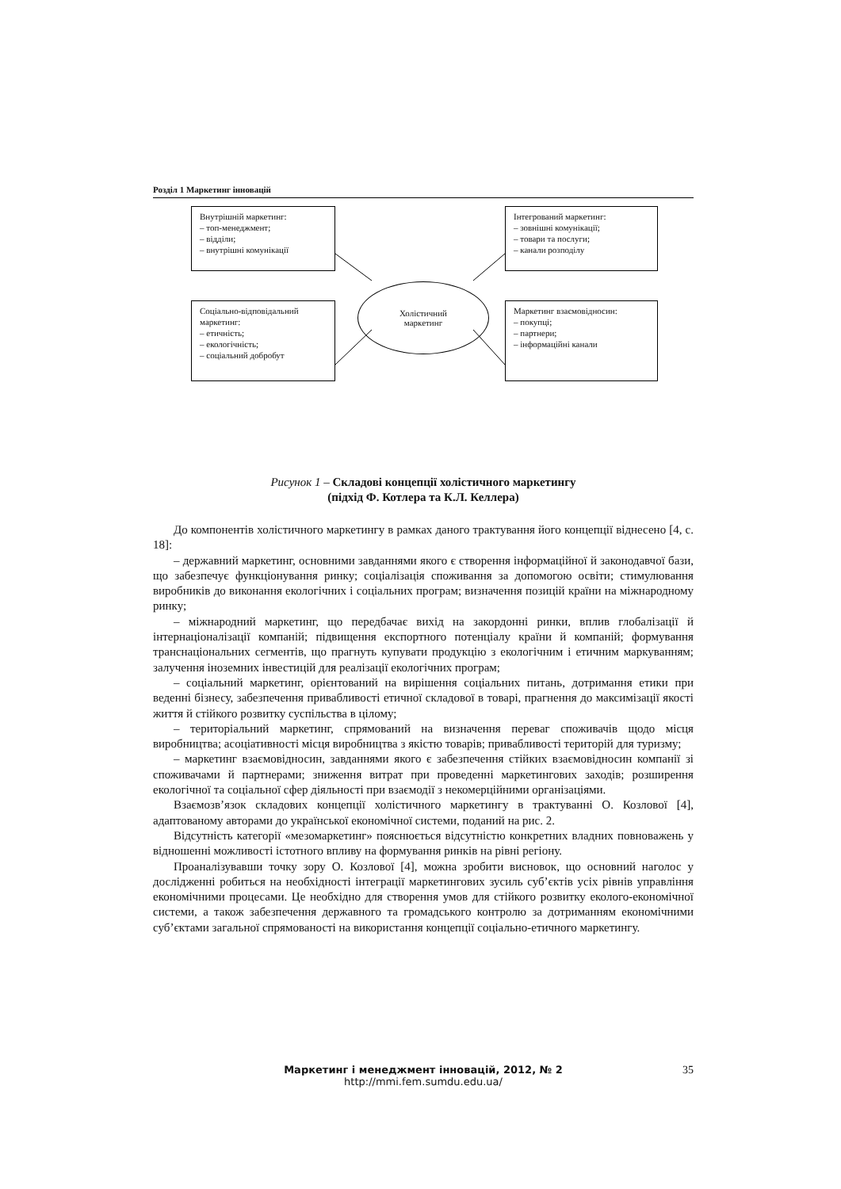Розділ 1 Маркетинг інновацій
Внутрішній маркетинг:
– топ-менеджмент;
– відділи;
– внутрішні комунікації
Інтегрований маркетинг:
– зовнішні комунікації;
– товари та послуги;
– канали розподілу
Холістичний
маркетинг
Соціально-відповідальний маркетинг:
– етичність;
– екологічність;
– соціальний добробут
Маркетинг взаємовідносин:
– покупці;
– партнери;
– інформаційні канали
Рисунок 1 – Складові концепції холістичного маркетингу
(підхід Ф. Котлера та К.Л. Келлера)
До компонентів холістичного маркетингу в рамках даного трактування його концепції віднесено [4, с. 18]:
– державний маркетинг, основними завданнями якого є створення інформаційної й законодавчої бази, що забезпечує функціонування ринку; соціалізація споживання за допомогою освіти; стимулювання виробників до виконання екологічних і соціальних програм; визначення позицій країни на міжнародному ринку;
– міжнародний маркетинг, що передбачає вихід на закордонні ринки, вплив глобалізації й інтернаціоналізації компаній; підвищення експортного потенціалу країни й компаній; формування транснаціональних сегментів, що прагнуть купувати продукцію з екологічним і етичним маркуванням; залучення іноземних інвестицій для реалізації екологічних програм;
– соціальний маркетинг, орієнтований на вирішення соціальних питань, дотримання етики при веденні бізнесу, забезпечення привабливості етичної складової в товарі, прагнення до максимізації якості життя й стійкого розвитку суспільства в цілому;
– територіальний маркетинг, спрямований на визначення переваг споживачів щодо місця виробництва; асоціативності місця виробництва з якістю товарів; привабливості територій для туризму;
– маркетинг взаємовідносин, завданнями якого є забезпечення стійких взаємовідносин компанії зі споживачами й партнерами; зниження витрат при проведенні маркетингових заходів; розширення екологічної та соціальної сфер діяльності при взаємодії з некомерційними організаціями.
Взаємозв’язок складових концепції холістичного маркетингу в трактуванні О. Козлової [4], адаптованому авторами до української економічної системи, поданий на рис. 2.
Відсутність категорії «мезомаркетинг» пояснюється відсутністю конкретних владних повноважень у відношенні можливості істотного впливу на формування ринків на рівні регіону.
Проаналізувавши точку зору О. Козлової [4], можна зробити висновок, що основний наголос у дослідженні робиться на необхідності інтеграції маркетингових зусиль суб’єктів усіх рівнів управління економічними процесами. Це необхідно для створення умов для стійкого розвитку еколого-економічної системи, а також забезпечення державного та громадського контролю за дотриманням економічними суб’єктами загальної спрямованості на використання концепції соціально-етичного маркетингу.
Маркетинг і менеджмент інновацій, 2012, № 2
http://mmi.fem.sumdu.edu.ua/
35